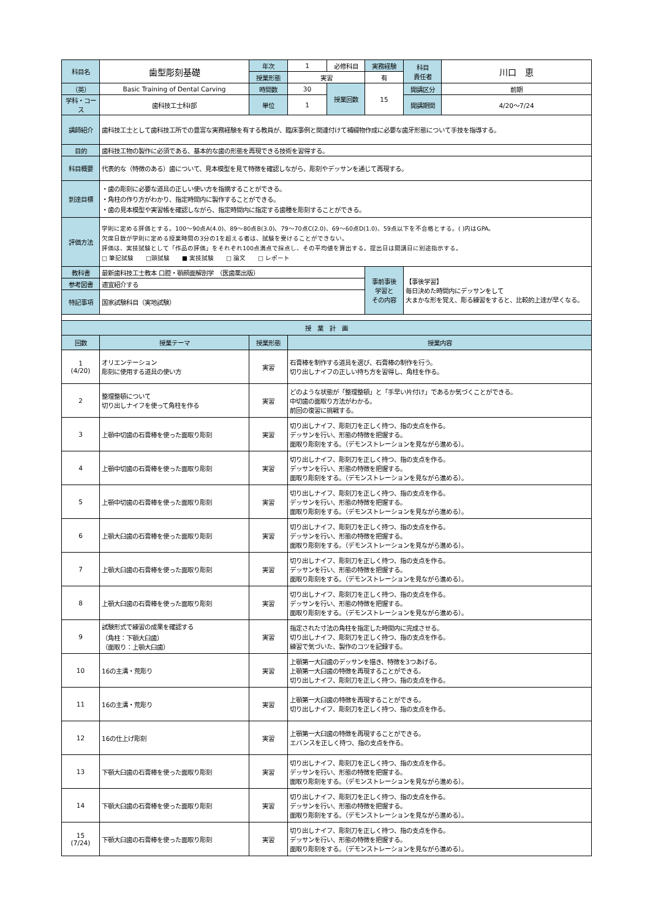| 科目名 | 歯型彫刻基礎 | 年次 | 1 | 必修科目 | 実務経験 | 科目 責任者 | 川口 恵 |
| | | 授業形態 | 実習 | | 有 | | |
| （英） | Basic Training of Dental Carving | 時間数 | 30 | 授業回数 | 15 | 開講区分 | 前期 |
| 学科・コース | 歯科技工士科Ⅰ部 | 単位 | 1 | | | 開講期間 | 4/20～7/24 |
| 講師紹介 | 歯科技工士として歯科技工所での豊富な実務経験を有する教員が、臨床事例と関連付けて補綴物作成に必要な歯牙形態について手技を指導する。 | | | | | | |
| 目的 | 歯科技工物の製作に必須である、基本的な歯の形態を再現できる技術を習得する。 | | | | | | |
| 科目概要 | 代表的な（特徴のある）歯について、見本模型を見て特徴を確認しながら、彫刻やデッサンを通じて再現する。 | | | | | | |
| 到達目標 | ・歯の彫刻に必要な道具の正しい使い方を指摘することができる。 ・角柱の作り方がわかり、指定時間内に製作することができる。 ・歯の見本模型や実習帳を確認しながら、指定時間内に指定する歯種を彫刻することができる。 | | | | | | |
| 評価方法 | 学則に定める評価とする。100～90点A(4.0)、89～80点B(3.0)、79～70点C(2.0)、69～60点D(1.0)、59点以下を不合格とする。( )内はGPA。 欠席日数が学則に定める授業時間の3分の1を超える者は、試験を受けることができない。 評価は、実技試験として「作品の評価」をそれぞれ100点満点で採点し、その平均値を算出する。提出日は開講日に別途指示する。 □ 筆記試験 □頭試験 ■ 実技試験 □ 論文 □ レポート | | | | | | |
| 教科書 | 最新歯科技工士教本 口腔・顎顔面解剖学 （医歯薬出版） | | | | 事前事後 学習と その内容 | 【事後学習】 毎日決めた時間内にデッサンをして 大まかな形を覚え、彫る練習をすると、比較的上達が早くなる。 | |
| 参考図書 | 適宜紹介する | | | | | | |
| 特記事項 | 国家試験科目（実地試験） | | | | | | |
| 授 業 計 画 | | | | | | | |
| 回数 | 授業テーマ | 授業形態 | 授業内容 |
| --- | --- | --- | --- |
| 1 (4/20) | オリエンテーション 彫刻に使用する道具の使い方 | 実習 | 石膏棒を制作する道具を選び、石膏棒の制作を行う。 切り出しナイフの正しい持ち方を習得し、角柱を作る。 |
| 2 | 整理整頓について 切り出しナイフを使って角柱を作る | 実習 | どのような状態が「整理整頓」と「手早い片付け」であるか気づくことができる。 中切歯の面取り方法がわかる。 前回の復習に挑戦する。 |
| 3 | 上顎中切歯の石膏棒を使った面取り彫刻 | 実習 | 切り出しナイフ、彫刻刀を正しく持つ、指の支点を作る。 デッサンを行い、形態の特徴を把握する。 面取り彫刻をする。（デモンストレーションを見ながら進める）。 |
| 4 | 上顎中切歯の石膏棒を使った面取り彫刻 | 実習 | 切り出しナイフ、彫刻刀を正しく持つ、指の支点を作る。 デッサンを行い、形態の特徴を把握する。 面取り彫刻をする。（デモンストレーションを見ながら進める）。 |
| 5 | 上顎中切歯の石膏棒を使った面取り彫刻 | 実習 | 切り出しナイフ、彫刻刀を正しく持つ、指の支点を作る。 デッサンを行い、形態の特徴を把握する。 面取り彫刻をする。（デモンストレーションを見ながら進める）。 |
| 6 | 上顎大臼歯の石膏棒を使った面取り彫刻 | 実習 | 切り出しナイフ、彫刻刀を正しく持つ、指の支点を作る。 デッサンを行い、形態の特徴を把握する。 面取り彫刻をする。（デモンストレーションを見ながら進める）。 |
| 7 | 上顎大臼歯の石膏棒を使った面取り彫刻 | 実習 | 切り出しナイフ、彫刻刀を正しく持つ、指の支点を作る。 デッサンを行い、形態の特徴を把握する。 面取り彫刻をする。（デモンストレーションを見ながら進める）。 |
| 8 | 上顎大臼歯の石膏棒を使った面取り彫刻 | 実習 | 切り出しナイフ、彫刻刀を正しく持つ、指の支点を作る。 デッサンを行い、形態の特徴を把握する。 面取り彫刻をする。（デモンストレーションを見ながら進める）。 |
| 9 | 試験形式で練習の成果を確認する （角柱：下顎大臼歯） （面取り：上顎大臼歯） | 実習 | 指定された寸法の角柱を指定した時間内に完成させる。 切り出しナイフ、彫刻刀を正しく持つ、指の支点を作る。 練習で気づいた、製作のコツを記録する。 |
| 10 | 16の主溝・荒彫り | 実習 | 上顎第一大臼歯のデッサンを描き、特徴を3つあげる。 上顎第一大臼歯の特徴を再現することができる。 切り出しナイフ、彫刻刀を正しく持つ、指の支点を作る。 |
| 11 | 16の主溝・荒彫り | 実習 | 上顎第一大臼歯の特徴を再現することができる。 切り出しナイフ、彫刻刀を正しく持つ、指の支点を作る。 |
| 12 | 16の仕上げ彫刻 | 実習 | 上顎第一大臼歯の特徴を再現することができる。 エバンスを正しく持つ、指の支点を作る。 |
| 13 | 下顎大臼歯の石膏棒を使った面取り彫刻 | 実習 | 切り出しナイフ、彫刻刀を正しく持つ、指の支点を作る。 デッサンを行い、形態の特徴を把握する。 面取り彫刻をする。（デモンストレーションを見ながら進める）。 |
| 14 | 下顎大臼歯の石膏棒を使った面取り彫刻 | 実習 | 切り出しナイフ、彫刻刀を正しく持つ、指の支点を作る。 デッサンを行い、形態の特徴を把握する。 面取り彫刻をする。（デモンストレーションを見ながら進める）。 |
| 15 (7/24) | 下顎大臼歯の石膏棒を使った面取り彫刻 | 実習 | 切り出しナイフ、彫刻刀を正しく持つ、指の支点を作る。 デッサンを行い、形態の特徴を把握する。 面取り彫刻をする。（デモンストレーションを見ながら進める）。 |